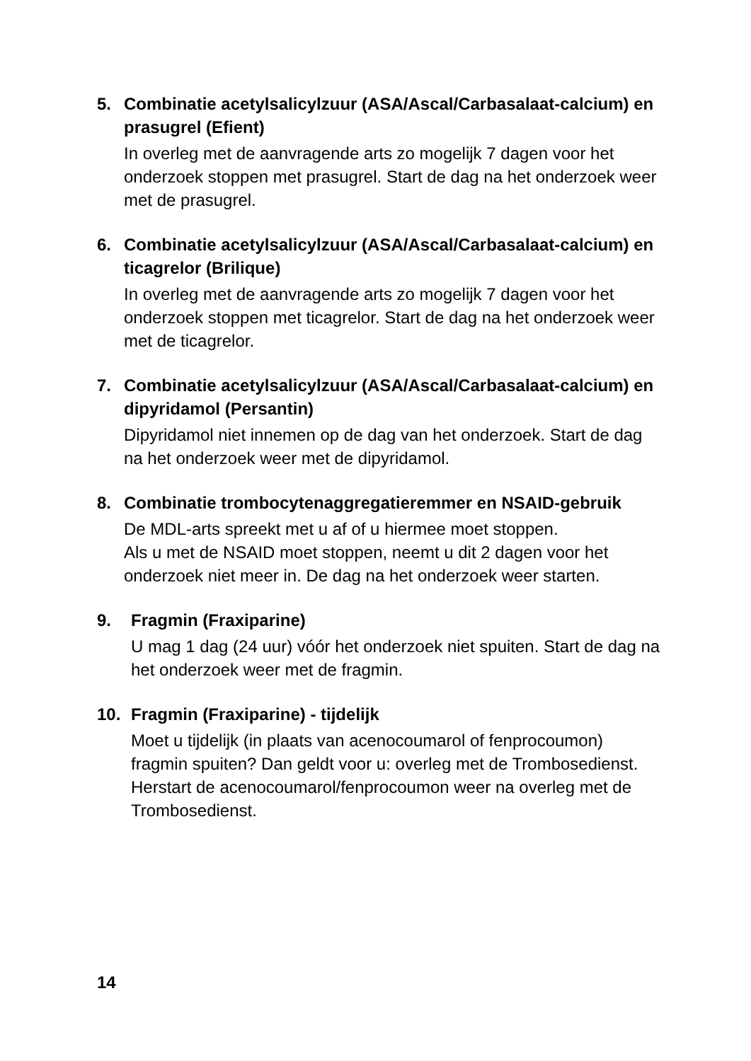5. Combinatie acetylsalicylzuur (ASA/Ascal/Carbasalaat-calcium) en prasugrel (Efient)
In overleg met de aanvragende arts zo mogelijk 7 dagen voor het onderzoek stoppen met prasugrel. Start de dag na het onderzoek weer met de prasugrel.
6. Combinatie acetylsalicylzuur (ASA/Ascal/Carbasalaat-calcium) en ticagrelor (Brilique)
In overleg met de aanvragende arts zo mogelijk 7 dagen voor het onderzoek stoppen met ticagrelor. Start de dag na het onderzoek weer met de ticagrelor.
7. Combinatie acetylsalicylzuur (ASA/Ascal/Carbasalaat-calcium) en dipyridamol (Persantin)
Dipyridamol niet innemen op de dag van het onderzoek. Start de dag na het onderzoek weer met de dipyridamol.
8. Combinatie trombocytenaggregatieremmer en NSAID-gebruik
De MDL-arts spreekt met u af of u hiermee moet stoppen.
Als u met de NSAID moet stoppen, neemt u dit 2 dagen voor het onderzoek niet meer in. De dag na het onderzoek weer starten.
9. Fragmin (Fraxiparine)
U mag 1 dag (24 uur) vóór het onderzoek niet spuiten. Start de dag na het onderzoek weer met de fragmin.
10. Fragmin (Fraxiparine) - tijdelijk
Moet u tijdelijk (in plaats van acenocoumarol of fenprocoumon) fragmin spuiten? Dan geldt voor u: overleg met de Trombosedienst. Herstart de acenocoumarol/fenprocoumon weer na overleg met de Trombosedienst.
14